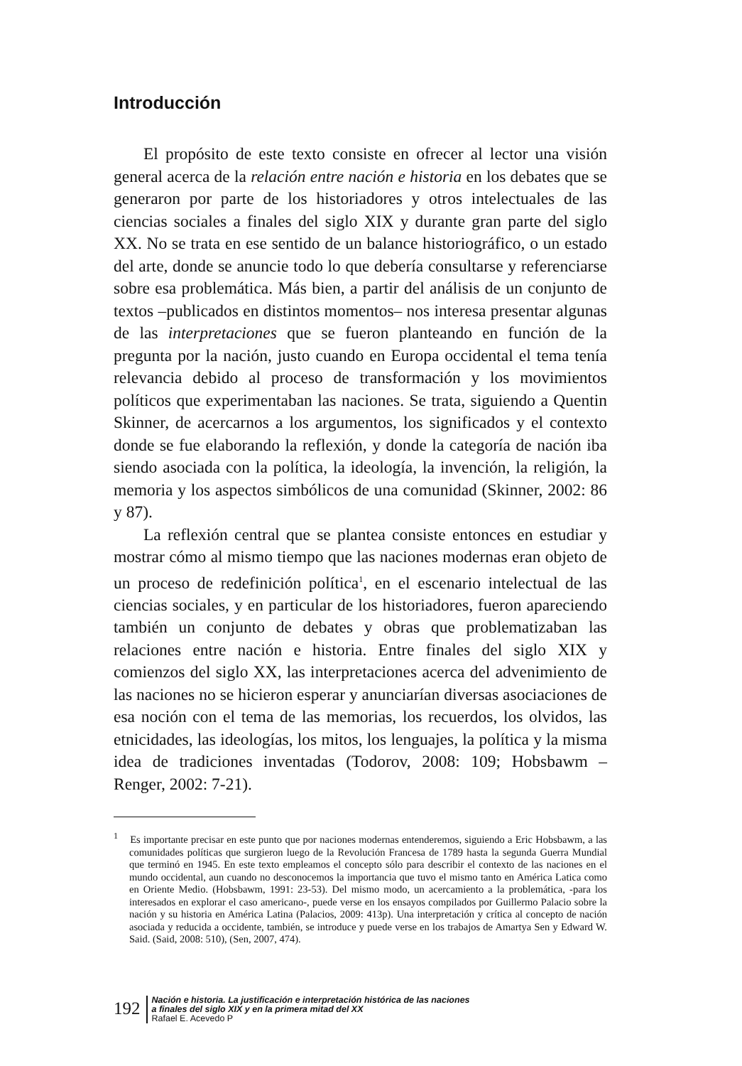Introducción
El propósito de este texto consiste en ofrecer al lector una visión general acerca de la relación entre nación e historia en los debates que se generaron por parte de los historiadores y otros intelectuales de las ciencias sociales a finales del siglo XIX y durante gran parte del siglo XX. No se trata en ese sentido de un balance historiográfico, o un estado del arte, donde se anuncie todo lo que debería consultarse y referenciarse sobre esa problemática. Más bien, a partir del análisis de un conjunto de textos –publicados en distintos momentos– nos interesa presentar algunas de las interpretaciones que se fueron planteando en función de la pregunta por la nación, justo cuando en Europa occidental el tema tenía relevancia debido al proceso de transformación y los movimientos políticos que experimentaban las naciones. Se trata, siguiendo a Quentin Skinner, de acercarnos a los argumentos, los significados y el contexto donde se fue elaborando la reflexión, y donde la categoría de nación iba siendo asociada con la política, la ideología, la invención, la religión, la memoria y los aspectos simbólicos de una comunidad (Skinner, 2002: 86 y 87).
La reflexión central que se plantea consiste entonces en estudiar y mostrar cómo al mismo tiempo que las naciones modernas eran objeto de un proceso de redefinición política<sup>1</sup>, en el escenario intelectual de las ciencias sociales, y en particular de los historiadores, fueron apareciendo también un conjunto de debates y obras que problematizaban las relaciones entre nación e historia. Entre finales del siglo XIX y comienzos del siglo XX, las interpretaciones acerca del advenimiento de las naciones no se hicieron esperar y anunciarían diversas asociaciones de esa noción con el tema de las memorias, los recuerdos, los olvidos, las etnicidades, las ideologías, los mitos, los lenguajes, la política y la misma idea de tradiciones inventadas (Todorov, 2008: 109; Hobsbawm – Renger, 2002: 7-21).
<sup>1</sup> Es importante precisar en este punto que por naciones modernas entenderemos, siguiendo a Eric Hobsbawm, a las comunidades políticas que surgieron luego de la Revolución Francesa de 1789 hasta la segunda Guerra Mundial que terminó en 1945. En este texto empleamos el concepto sólo para describir el contexto de las naciones en el mundo occidental, aun cuando no desconocemos la importancia que tuvo el mismo tanto en América Latica como en Oriente Medio. (Hobsbawm, 1991: 23-53). Del mismo modo, un acercamiento a la problemática, -para los interesados en explorar el caso americano-, puede verse en los ensayos compilados por Guillermo Palacio sobre la nación y su historia en América Latina (Palacios, 2009: 413p). Una interpretación y crítica al concepto de nación asociada y reducida a occidente, también, se introduce y puede verse en los trabajos de Amartya Sen y Edward W. Said. (Said, 2008: 510), (Sen, 2007, 474).
192
Nación e historia. La justificación e interpretación histórica de las naciones
a finales del siglo XIX y en la primera mitad del XX
Rafael E. Acevedo P